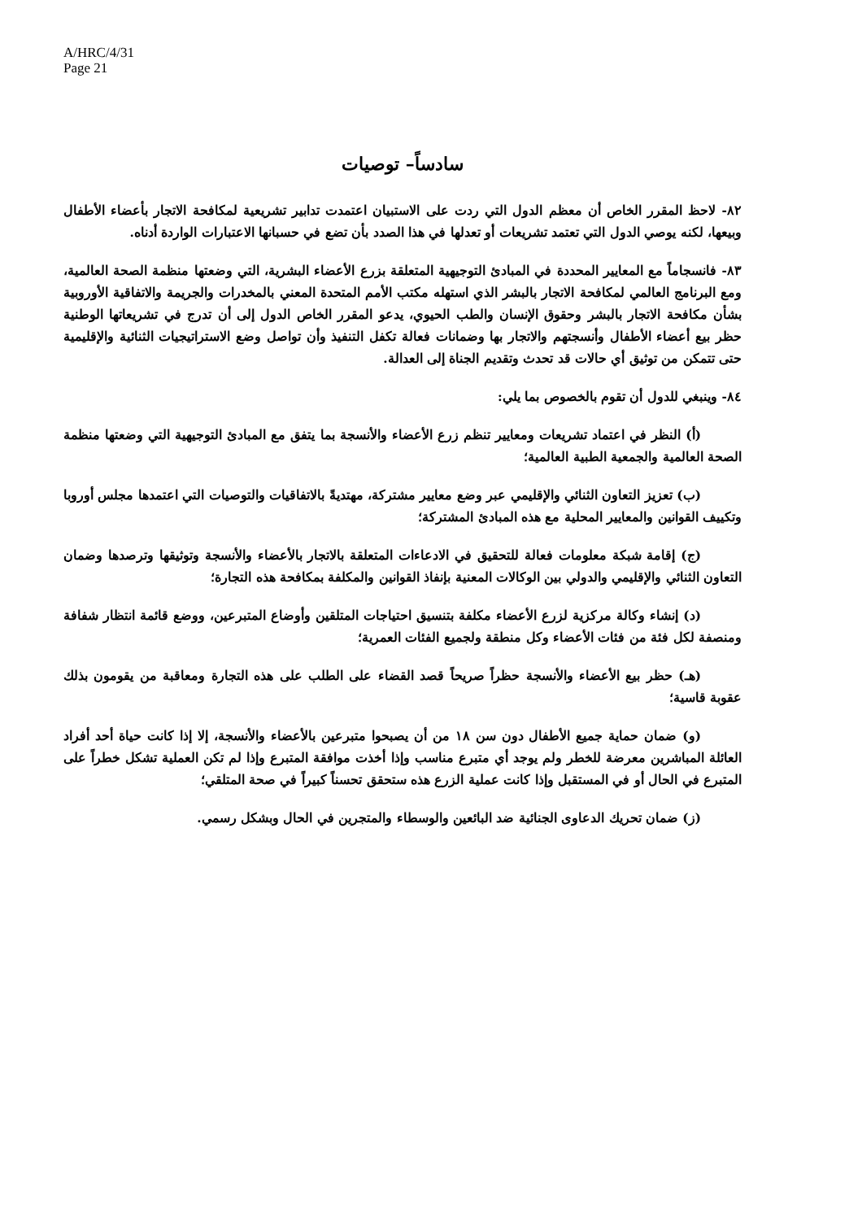A/HRC/4/31
Page 21
سادساً– توصيات
٨٢- لاحظ المقرر الخاص أن معظم الدول التي ردت على الاستبيان اعتمدت تدابير تشريعية لمكافحة الاتجار بأعضاء الأطفال وبيعها، لكنه يوصي الدول التي تعتمد تشريعات أو تعدلها في هذا الصدد بأن تضع في حسبانها الاعتبارات الواردة أدناه.
٨٣- فانسجاماً مع المعايير المحددة في المبادئ التوجيهية المتعلقة بزرع الأعضاء البشرية، التي وضعتها منظمة الصحة العالمية، ومع البرنامج العالمي لمكافحة الاتجار بالبشر الذي استهله مكتب الأمم المتحدة المعني بالمخدرات والجريمة والاتفاقية الأوروبية بشأن مكافحة الاتجار بالبشر وحقوق الإنسان والطب الحيوي، يدعو المقرر الخاص الدول إلى أن تدرج في تشريعاتها الوطنية حظر بيع أعضاء الأطفال وأنسجتهم والاتجار بها وضمانات فعالة تكفل التنفيذ وأن تواصل وضع الاستراتيجيات الثنائية والإقليمية حتى تتمكن من توثيق أي حالات قد تحدث وتقديم الجناة إلى العدالة.
٨٤- وينبغي للدول أن تقوم بالخصوص بما يلي:
(أ) النظر في اعتماد تشريعات ومعايير تنظم زرع الأعضاء والأنسجة بما يتفق مع المبادئ التوجيهية التي وضعتها منظمة الصحة العالمية والجمعية الطبية العالمية؛
(ب) تعزيز التعاون الثنائي والإقليمي عبر وضع معايير مشتركة، مهتديةً بالاتفاقيات والتوصيات التي اعتمدها مجلس أوروبا وتكييف القوانين والمعايير المحلية مع هذه المبادئ المشتركة؛
(ج) إقامة شبكة معلومات فعالة للتحقيق في الادعاءات المتعلقة بالاتجار بالأعضاء والأنسجة وتوثيقها وترصدها وضمان التعاون الثنائي والإقليمي والدولي بين الوكالات المعنية بإنفاذ القوانين والمكلفة بمكافحة هذه التجارة؛
(د) إنشاء وكالة مركزية لزرع الأعضاء مكلفة بتنسيق احتياجات المتلقين وأوضاع المتبرعين، ووضع قائمة انتظار شفافة ومنصفة لكل فئة من فئات الأعضاء وكل منطقة ولجميع الفئات العمرية؛
(هـ) حظر بيع الأعضاء والأنسجة حظراً صريحاً قصد القضاء على الطلب على هذه التجارة ومعاقبة من يقومون بذلك عقوبة قاسية؛
(و) ضمان حماية جميع الأطفال دون سن ١٨ من أن يصبحوا متبرعين بالأعضاء والأنسجة، إلا إذا كانت حياة أحد أفراد العائلة المباشرين معرضة للخطر ولم يوجد أي متبرع مناسب وإذا أخذت موافقة المتبرع وإذا لم تكن العملية تشكل خطراً على المتبرع في الحال أو في المستقبل وإذا كانت عملية الزرع هذه ستحقق تحسناً كبيراً في صحة المتلقي؛
(ز) ضمان تحريك الدعاوى الجنائية ضد البائعين والوسطاء والمتجرين في الحال وبشكل رسمي.